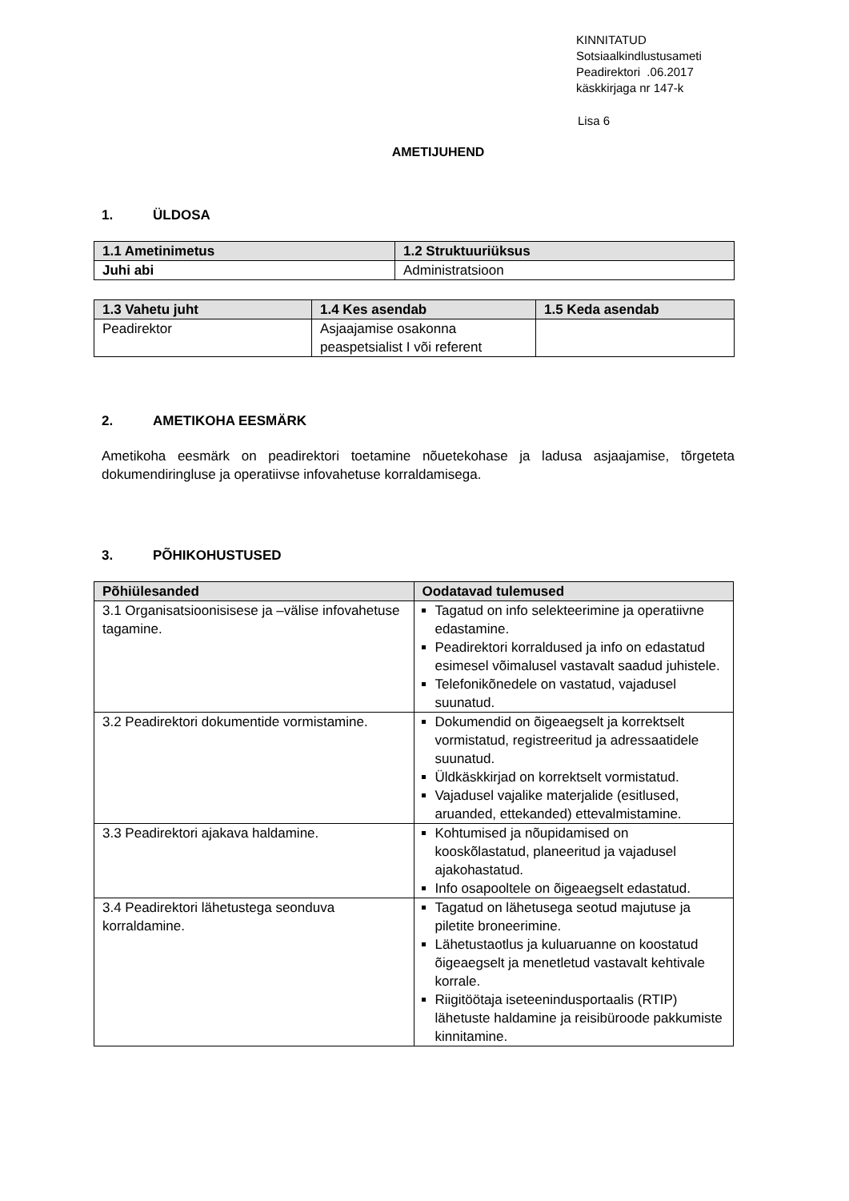KINNITATUD
Sotsiaalkindlustusameti
Peadirektori .06.2017
käskkirjaga nr 147-k
Lisa 6
AMETIJUHEND
1. ÜLDOSA
| 1.1 Ametinimetus | 1.2 Struktuuriüksus |
| --- | --- |
| Juhi abi | Administratsioon |
| 1.3 Vahetu juht | 1.4 Kes asendab | 1.5 Keda asendab |
| --- | --- | --- |
| Peadirektor | Asjaajamise osakonna peaspetsialist I või referent | |
2. AMETIKOHA EESMÄRK
Ametikoha eesmärk on peadirektori toetamine nõuetekohase ja ladusa asjaajamise, tõrgeteta dokumendiringluse ja operatiivse infovahetuse korraldamisega.
3. PÕHIKOHUSTUSED
| Põhiülesanded | Oodatavad tulemused |
| --- | --- |
| 3.1 Organisatsioonisisese ja –välise infovahetuse tagamine. | Tagatud on info selekteerimine ja operatiivne edastamine. Peadirektori korraldused ja info on edastatud esimesel võimalusel vastavalt saadud juhistele. Telefonikõnedele on vastatud, vajadusel suunatud. |
| 3.2 Peadirektori dokumentide vormistamine. | Dokumendid on õigeaegselt ja korrektselt vormistatud, registreeritud ja adressaatidele suunatud. Üldkäskkirjad on korrektselt vormistatud. Vajadusel vajalike materjalide (esitlused, aruanded, ettekanded) ettevalmistamine. |
| 3.3 Peadirektori ajakava haldamine. | Kohtumised ja nõupidamised on kooskõlastatud, planeeritud ja vajadusel ajakohastatud. Info osapooltele on õigeaegselt edastatud. |
| 3.4 Peadirektori lähetustega seonduva korraldamine. | Tagatud on lähetusega seotud majutuse ja piletite broneerimine. Lähetustaotlus ja kuluaruanne on koostatud õigeaegselt ja menetletud vastavalt kehtivale korrale. Riigitöötaja iseteenindusportaalis (RTIP) lähetuste haldamine ja reisibüroode pakkumiste kinnitamine. |